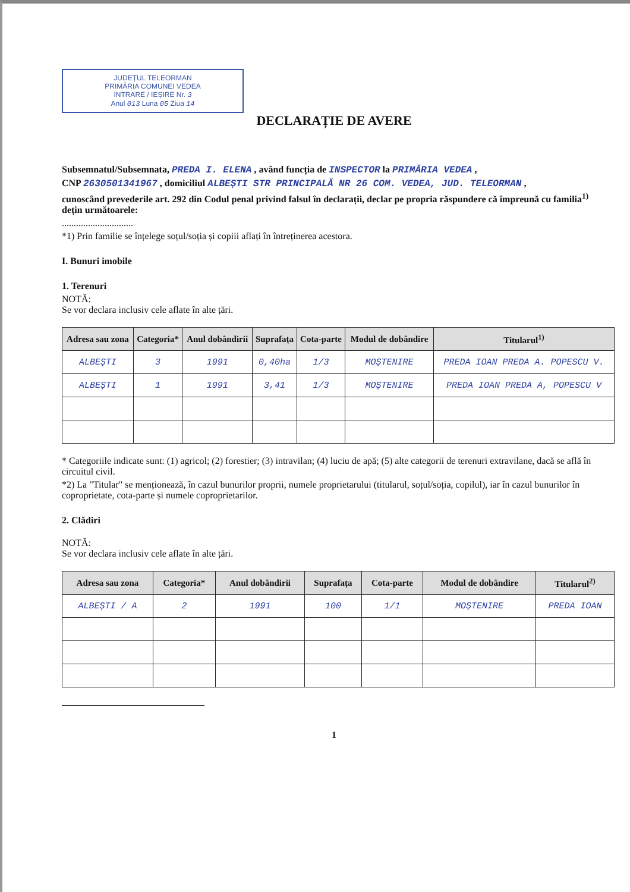JUDEȚUL TELEORMAN
PRIMĂRIA COMUNEI VEDEA
INTRARE / IEȘIRE Nr. 3
Anul 013 Luna 05 Ziua 14
DECLARAȚIE DE AVERE
Subsemnatul/Subsemnata, PREDA I. ELENA , având funcția de INSPECTOR la PRIMĂRIA VEDEA ,
CNP 2630501341967 , domiciliul ALBEȘTI STR PRINCIPALĂ NR 26 COM. VEDEA, JUD. TELEORMAN ,
cunoscând prevederile art. 292 din Codul penal privind falsul în declarații, declar pe propria răspundere că împreună cu familia<sup>1)</sup> dețin următoarele:
..............................
*1) Prin familie se înțelege soțul/soția și copiii aflați în întreținerea acestora.
I. Bunuri imobile
1. Terenuri
NOTĂ:
Se vor declara inclusiv cele aflate în alte țări.
| Adresa sau zona | Categoria* | Anul dobândirii | Suprafața | Cota-parte | Modul de dobândire | Titularul<sup>1)</sup> |
| --- | --- | --- | --- | --- | --- | --- |
| ALBEȘTI | 3 | 1991 | 0,40ha | 1/3 | MOȘTENIRE | PREDA IOAN PREDA A. POPESCU V. |
| ALBEȘTI | 1 | 1991 | 3,41 | 1/3 | MOȘTENIRE | PREDA IOAN PREDA A, POPESCU V |
* Categoriile indicate sunt: (1) agricol; (2) forestier; (3) intravilan; (4) luciu de apă; (5) alte categorii de terenuri extravilane, dacă se află în circuitul civil.
*2) La "Titular" se menționează, în cazul bunurilor proprii, numele proprietarului (titularul, soțul/soția, copilul), iar în cazul bunurilor în coproprietate, cota-parte și numele coproprietarilor.
2. Clădiri
NOTĂ:
Se vor declara inclusiv cele aflate în alte țări.
| Adresa sau zona | Categoria* | Anul dobândirii | Suprafața | Cota-parte | Modul de dobândire | Titularul<sup>2)</sup> |
| --- | --- | --- | --- | --- | --- | --- |
| ALBEȘTI / A | 2 | 1991 | 100 | 1/1 | MOȘTENIRE | PREDA IOAN |
1